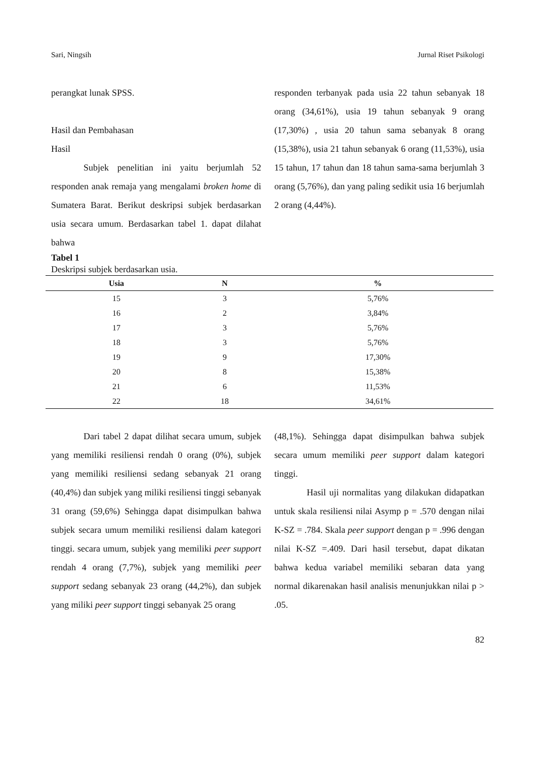Sari, Ningsih Jurnal Riset Psikologi
perangkat lunak SPSS.
Hasil dan Pembahasan
Hasil
Subjek penelitian ini yaitu berjumlah 52 responden anak remaja yang mengalami broken home di Sumatera Barat. Berikut deskripsi subjek berdasarkan usia secara umum. Berdasarkan tabel 1. dapat dilahat bahwa
responden terbanyak pada usia 22 tahun sebanyak 18 orang (34,61%), usia 19 tahun sebanyak 9 orang (17,30%) , usia 20 tahun sama sebanyak 8 orang (15,38%), usia 21 tahun sebanyak 6 orang (11,53%), usia 15 tahun, 17 tahun dan 18 tahun sama-sama berjumlah 3 orang (5,76%), dan yang paling sedikit usia 16 berjumlah 2 orang (4,44%).
Tabel 1
Deskripsi subjek berdasarkan usia.
| Usia | N | % |
| --- | --- | --- |
| 15 | 3 | 5,76% |
| 16 | 2 | 3,84% |
| 17 | 3 | 5,76% |
| 18 | 3 | 5,76% |
| 19 | 9 | 17,30% |
| 20 | 8 | 15,38% |
| 21 | 6 | 11,53% |
| 22 | 18 | 34,61% |
Dari tabel 2 dapat dilihat secara umum, subjek yang memiliki resiliensi rendah 0 orang (0%), subjek yang memiliki resiliensi sedang sebanyak 21 orang (40,4%) dan subjek yang miliki resiliensi tinggi sebanyak 31 orang (59,6%) Sehingga dapat disimpulkan bahwa subjek secara umum memiliki resiliensi dalam kategori tinggi. secara umum, subjek yang memiliki peer support rendah 4 orang (7,7%), subjek yang memiliki peer support sedang sebanyak 23 orang (44,2%), dan subjek yang miliki peer support tinggi sebanyak 25 orang
(48,1%). Sehingga dapat disimpulkan bahwa subjek secara umum memiliki peer support dalam kategori tinggi.
Hasil uji normalitas yang dilakukan didapatkan untuk skala resiliensi nilai Asymp p = .570 dengan nilai K-SZ = .784. Skala peer support dengan p = .996 dengan nilai K-SZ =.409. Dari hasil tersebut, dapat dikatan bahwa kedua variabel memiliki sebaran data yang normal dikarenakan hasil analisis menunjukkan nilai p > .05.
82